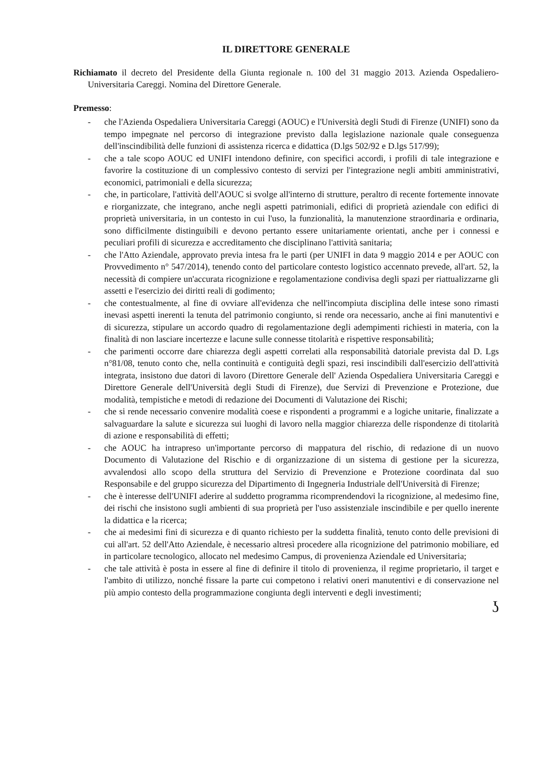IL DIRETTORE GENERALE
Richiamato il decreto del Presidente della Giunta regionale n. 100 del 31 maggio 2013. Azienda Ospedaliero-Universitaria Careggi. Nomina del Direttore Generale.
Premesso:
- che l'Azienda Ospedaliera Universitaria Careggi (AOUC) e l'Università degli Studi di Firenze (UNIFI) sono da tempo impegnate nel percorso di integrazione previsto dalla legislazione nazionale quale conseguenza dell'inscindibilità delle funzioni di assistenza ricerca e didattica (D.lgs 502/92 e D.lgs 517/99);
- che a tale scopo AOUC ed UNIFI intendono definire, con specifici accordi, i profili di tale integrazione e favorire la costituzione di un complessivo contesto di servizi per l'integrazione negli ambiti amministrativi, economici, patrimoniali e della sicurezza;
- che, in particolare, l'attività dell'AOUC si svolge all'interno di strutture, peraltro di recente fortemente innovate e riorganizzate, che integrano, anche negli aspetti patrimoniali, edifici di proprietà aziendale con edifici di proprietà universitaria, in un contesto in cui l'uso, la funzionalità, la manutenzione straordinaria e ordinaria, sono difficilmente distinguibili e devono pertanto essere unitariamente orientati, anche per i connessi e peculiari profili di sicurezza e accreditamento che disciplinano l'attività sanitaria;
- che l'Atto Aziendale, approvato previa intesa fra le parti (per UNIFI in data 9 maggio 2014 e per AOUC con Provvedimento n° 547/2014), tenendo conto del particolare contesto logistico accennato prevede, all'art. 52, la necessità di compiere un'accurata ricognizione e regolamentazione condivisa degli spazi per riattualizzarne gli assetti e l'esercizio dei diritti reali di godimento;
- che contestualmente, al fine di ovviare all'evidenza che nell'incompiuta disciplina delle intese sono rimasti inevasi aspetti inerenti la tenuta del patrimonio congiunto, si rende ora necessario, anche ai fini manutentivi e di sicurezza, stipulare un accordo quadro di regolamentazione degli adempimenti richiesti in materia, con la finalità di non lasciare incertezze e lacune sulle connesse titolarità e rispettive responsabilità;
- che parimenti occorre dare chiarezza degli aspetti correlati alla responsabilità datoriale prevista dal D. Lgs n°81/08, tenuto conto che, nella continuità e contiguità degli spazi, resi inscindibili dall'esercizio dell'attività integrata, insistono due datori di lavoro (Direttore Generale dell' Azienda Ospedaliera Universitaria Careggi e Direttore Generale dell'Università degli Studi di Firenze), due Servizi di Prevenzione e Protezione, due modalità, tempistiche e metodi di redazione dei Documenti di Valutazione dei Rischi;
- che si rende necessario convenire modalità coese e rispondenti a programmi e a logiche unitarie, finalizzate a salvaguardare la salute e sicurezza sui luoghi di lavoro nella maggior chiarezza delle rispondenze di titolarità di azione e responsabilità di effetti;
- che AOUC ha intrapreso un'importante percorso di mappatura del rischio, di redazione di un nuovo Documento di Valutazione del Rischio e di organizzazione di un sistema di gestione per la sicurezza, avvalendosi allo scopo della struttura del Servizio di Prevenzione e Protezione coordinata dal suo Responsabile e del gruppo sicurezza del Dipartimento di Ingegneria Industriale dell'Università di Firenze;
- che è interesse dell'UNIFI aderire al suddetto programma ricomprendendovi la ricognizione, al medesimo fine, dei rischi che insistono sugli ambienti di sua proprietà per l'uso assistenziale inscindibile e per quello inerente la didattica e la ricerca;
- che ai medesimi fini di sicurezza e di quanto richiesto per la suddetta finalità, tenuto conto delle previsioni di cui all'art. 52 dell'Atto Aziendale, è necessario altresì procedere alla ricognizione del patrimonio mobiliare, ed in particolare tecnologico, allocato nel medesimo Campus, di provenienza Aziendale ed Universitaria;
- che tale attività è posta in essere al fine di definire il titolo di provenienza, il regime proprietario, il target e l'ambito di utilizzo, nonché fissare la parte cui competono i relativi oneri manutentivi e di conservazione nel più ampio contesto della programmazione congiunta degli interventi e degli investimenti;
ʖ